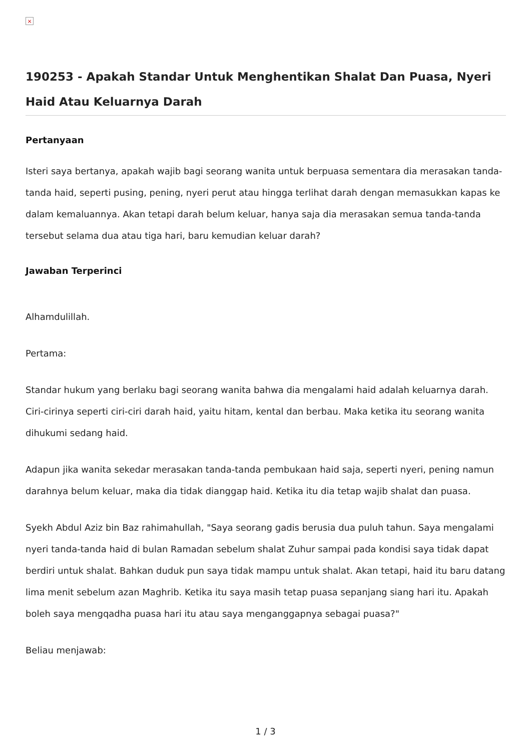×
190253 - Apakah Standar Untuk Menghentikan Shalat Dan Puasa, Nyeri Haid Atau Keluarnya Darah
Pertanyaan
Isteri saya bertanya, apakah wajib bagi seorang wanita untuk berpuasa sementara dia merasakan tanda-tanda haid, seperti pusing, pening, nyeri perut atau hingga terlihat darah dengan memasukkan kapas ke dalam kemaluannya. Akan tetapi darah belum keluar, hanya saja dia merasakan semua tanda-tanda tersebut selama dua atau tiga hari, baru kemudian keluar darah?
Jawaban Terperinci
Alhamdulillah.
Pertama:
Standar hukum yang berlaku bagi seorang wanita bahwa dia mengalami haid adalah keluarnya darah. Ciri-cirinya seperti ciri-ciri darah haid, yaitu hitam, kental dan berbau. Maka ketika itu seorang wanita dihukumi sedang haid.
Adapun jika wanita sekedar merasakan tanda-tanda pembukaan haid saja, seperti nyeri, pening namun darahnya belum keluar, maka dia tidak dianggap haid. Ketika itu dia tetap wajib shalat dan puasa.
Syekh Abdul Aziz bin Baz rahimahullah, "Saya seorang gadis berusia dua puluh tahun. Saya mengalami nyeri tanda-tanda haid di bulan Ramadan sebelum shalat Zuhur sampai pada kondisi saya tidak dapat berdiri untuk shalat. Bahkan duduk pun saya tidak mampu untuk shalat. Akan tetapi, haid itu baru datang lima menit sebelum azan Maghrib. Ketika itu saya masih tetap puasa sepanjang siang hari itu. Apakah boleh saya mengqadha puasa hari itu atau saya menganggapnya sebagai puasa?"
Beliau menjawab:
1 / 3